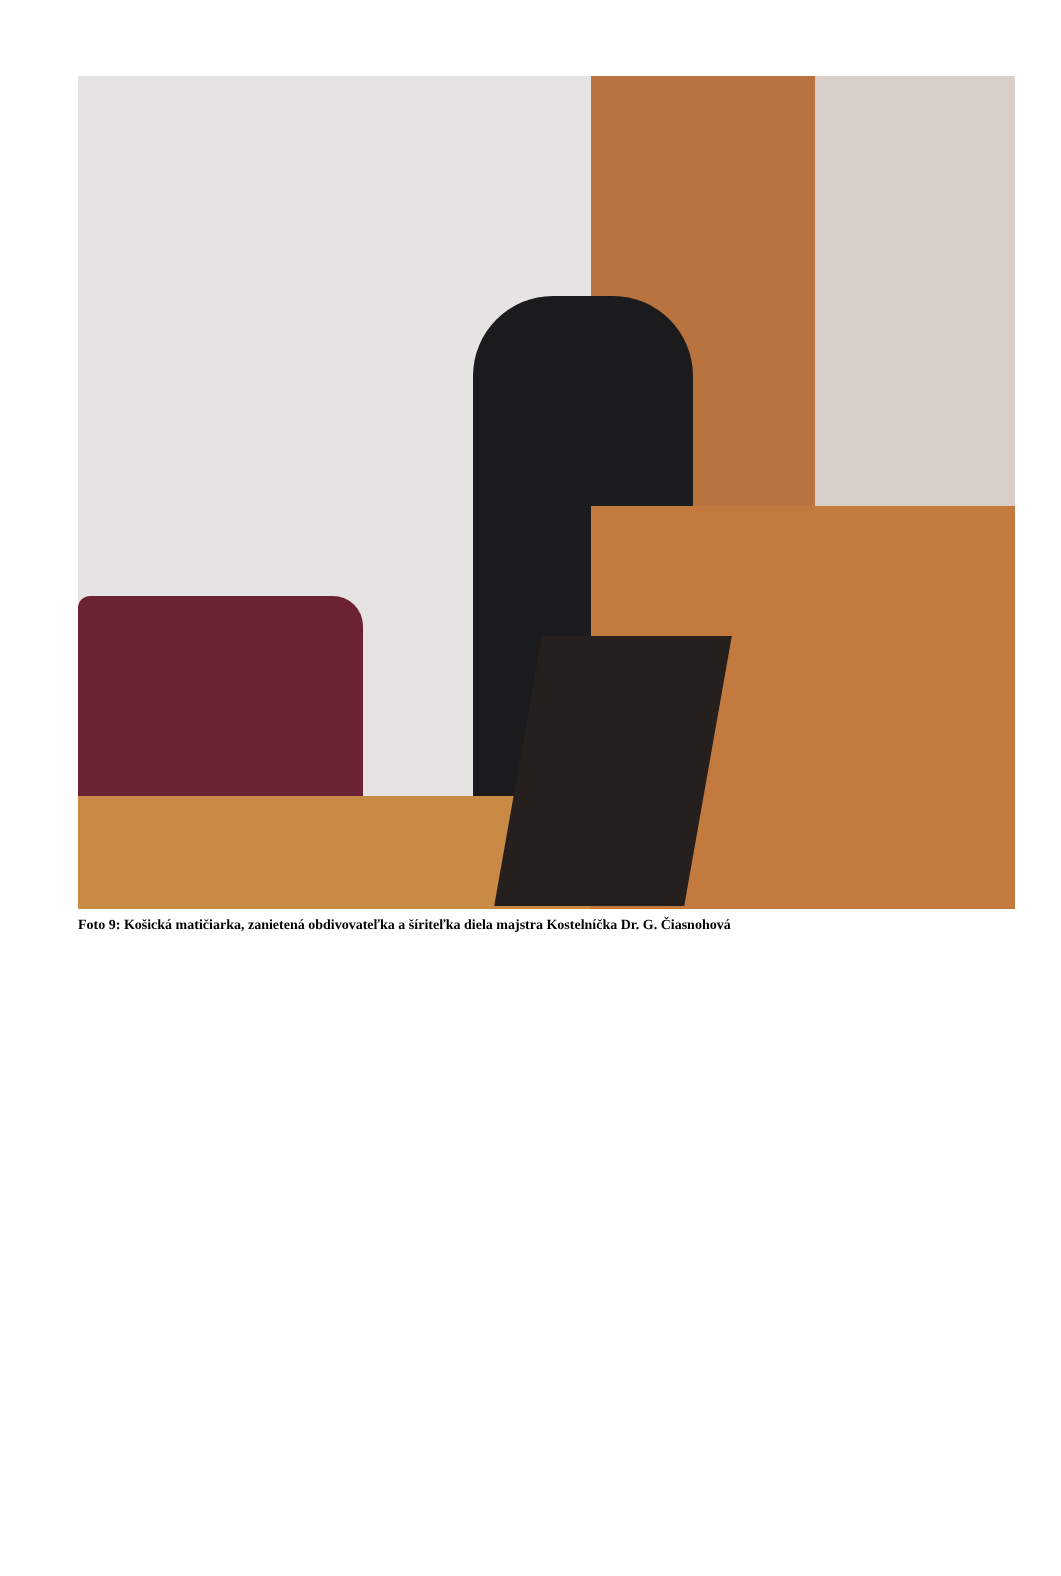Foto 9: Košická matičiarka, zanietená obdivovateľka a šíriteľka diela majstra Kostelníčka Dr. G. Čiasnohová